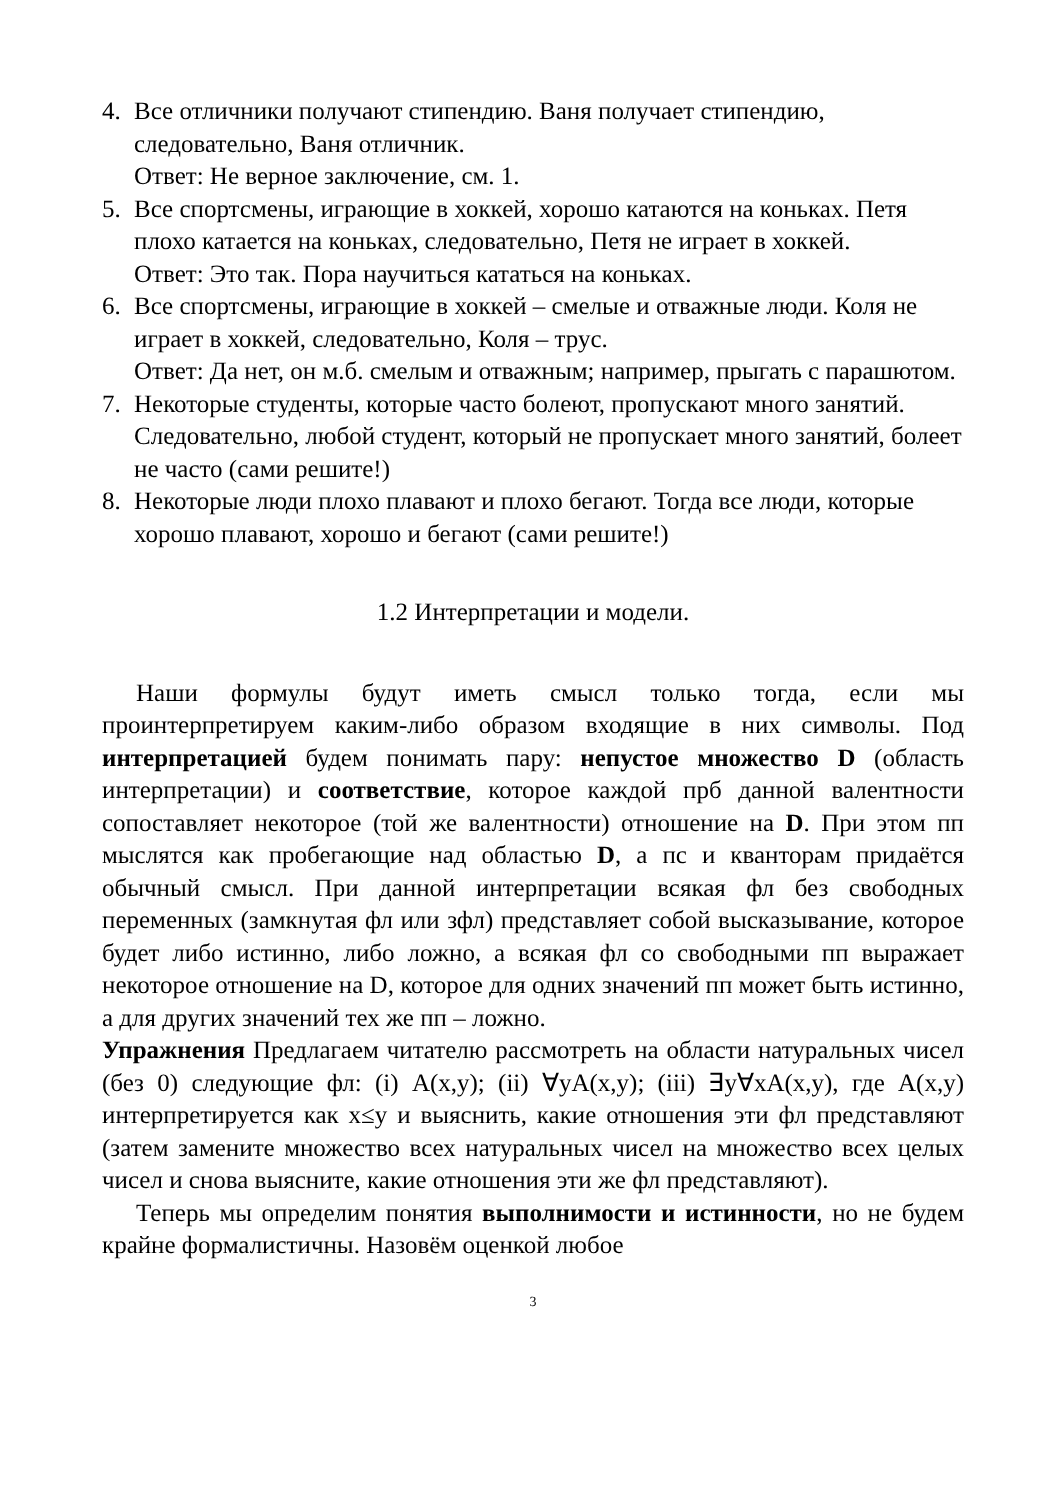4. Все отличники получают стипендию. Ваня получает стипендию, следовательно, Ваня отличник.
Ответ: Не верное заключение, см. 1.
5. Все спортсмены, играющие в хоккей, хорошо катаются на коньках. Петя плохо катается на коньках, следовательно, Петя не играет в хоккей.
Ответ: Это так. Пора научиться кататься на коньках.
6. Все спортсмены, играющие в хоккей – смелые и отважные люди. Коля не играет в хоккей, следовательно, Коля – трус.
Ответ: Да нет, он м.б. смелым и отважным; например, прыгать с парашютом.
7. Некоторые студенты, которые часто болеют, пропускают много занятий. Следовательно, любой студент, который не пропускает много занятий, болеет не часто (сами решите!)
8. Некоторые люди плохо плавают и плохо бегают. Тогда все люди, которые хорошо плавают, хорошо и бегают (сами решите!)
1.2 Интерпретации и модели.
Наши формулы будут иметь смысл только тогда, если мы проинтерпретируем каким-либо образом входящие в них символы. Под интерпретацией будем понимать пару: непустое множество D (область интерпретации) и соответствие, которое каждой прб данной валентности сопоставляет некоторое (той же валентности) отношение на D. При этом пп мыслятся как пробегающие над областью D, а пс и кванторам придаётся обычный смысл. При данной интерпретации всякая фл без свободных переменных (замкнутая фл или зфл) представляет собой высказывание, которое будет либо истинно, либо ложно, а всякая фл со свободными пп выражает некоторое отношение на D, которое для одних значений пп может быть истинно, а для других значений тех же пп – ложно.
Упражнения Предлагаем читателю рассмотреть на области натуральных чисел (без 0) следующие фл: (i) A(x,y); (ii) ∀yA(x,y); (iii) ∃y∀xA(x,y), где A(x,y) интерпретируется как x≤y и выяснить, какие отношения эти фл представляют (затем замените множество всех натуральных чисел на множество всех целых чисел и снова выясните, какие отношения эти же фл представляют).
Теперь мы определим понятия выполнимости и истинности, но не будем крайне формалистичны. Назовём оценкой любое
3